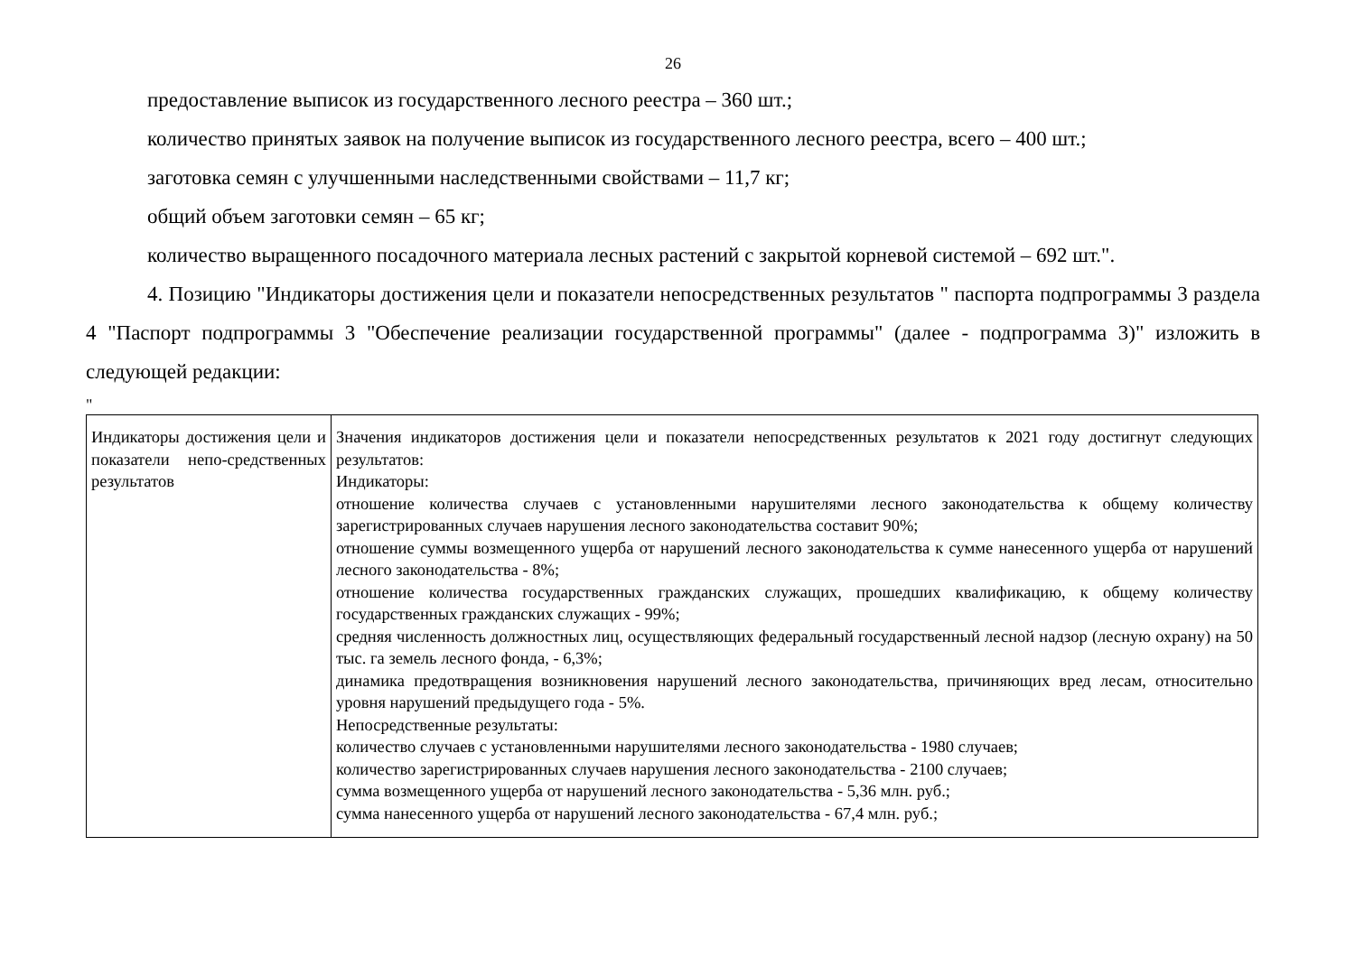26
предоставление выписок из государственного лесного реестра – 360 шт.;
количество принятых заявок на получение выписок из государственного лесного реестра, всего – 400 шт.;
заготовка семян с улучшенными наследственными свойствами – 11,7 кг;
общий объем заготовки семян – 65 кг;
количество выращенного посадочного материала лесных растений с закрытой корневой системой – 692 шт.".
4. Позицию "Индикаторы достижения цели и показатели непосредственных результатов " паспорта подпрограммы 3 раздела 4 "Паспорт подпрограммы 3 "Обеспечение реализации государственной программы" (далее - подпрограмма 3)" изложить в следующей редакции:
"
| Индикаторы достижения цели и показатели непо-средственных результатов | Значения индикаторов достижения цели и показатели непосредственных результатов к 2021 году достигнут следующих результатов: Индикаторы: отношение количества случаев с установленными нарушителями лесного законодательства к общему количеству зарегистрированных случаев нарушения лесного законодательства составит 90%; отношение суммы возмещенного ущерба от нарушений лесного законодательства к сумме нанесенного ущерба от нарушений лесного законодательства - 8%; отношение количества государственных гражданских служащих, прошедших квалификацию, к общему количеству государственных гражданских служащих - 99%; средняя численность должностных лиц, осуществляющих федеральный государственный лесной надзор (лесную охрану) на 50 тыс. га земель лесного фонда, - 6,3%; динамика предотвращения возникновения нарушений лесного законодательства, причиняющих вред лесам, относительно уровня нарушений предыдущего года - 5%. Непосредственные результаты: количество случаев с установленными нарушителями лесного законодательства - 1980 случаев; количество зарегистрированных случаев нарушения лесного законодательства - 2100 случаев; сумма возмещенного ущерба от нарушений лесного законодательства - 5,36 млн. руб.; сумма нанесенного ущерба от нарушений лесного законодательства - 67,4 млн. руб.; |